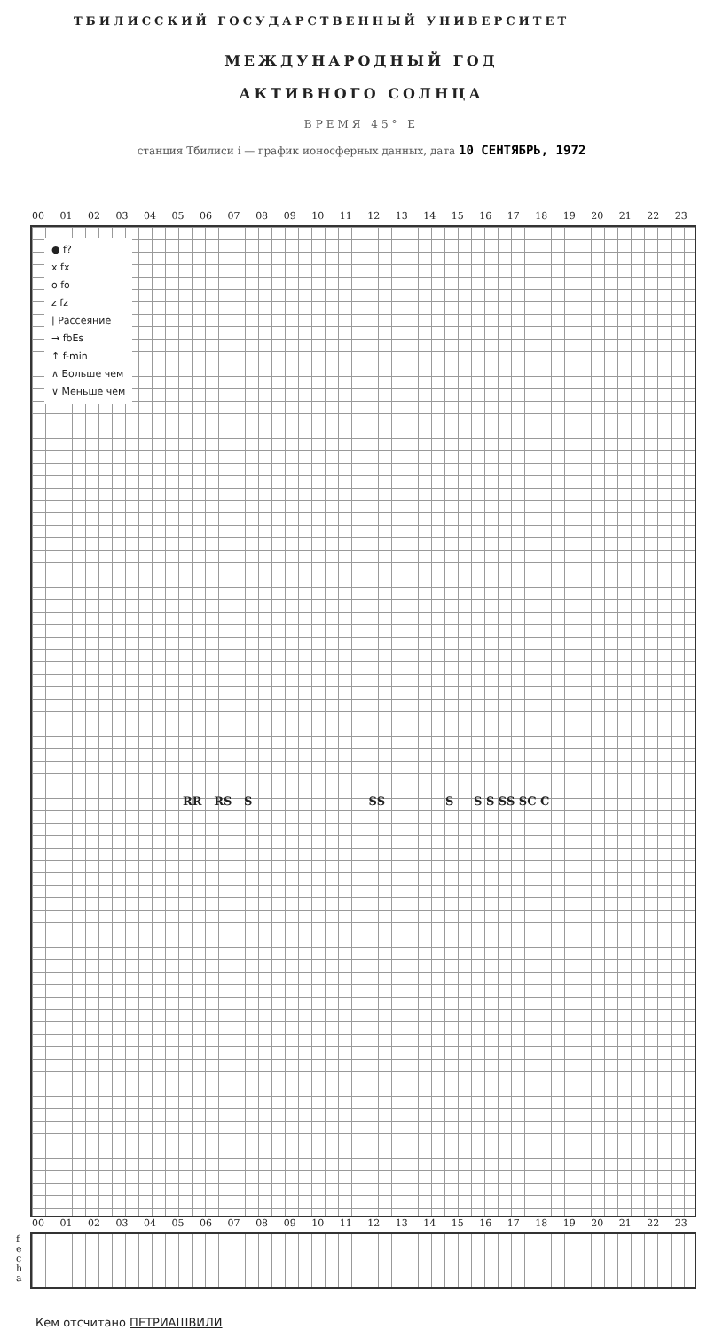ТБИЛИССКИЙ ГОСУДАРСТВЕННЫЙ УНИВЕРСИТЕТ
МЕЖДУНАРОДНЫЙ ГОД
АКТИВНОГО СОЛНЦА
ВРЕМЯ 45° Е
станция Тбилиси і — график ионосферных данных, дата 10 СЕНТЯБРЬ, 1972
00 01 02 03 04 05 06 07 08 09 10 11 12 13 14 15 16 17 18 19 20 21 22 23
● f?
x fx
o fo
z fz
| Рассеяние
→ fbEs
↑ f-min
∧ Больше чем
∨ Меньше чем
RR RS S SS S S S SS SC C
00 01 02 03 04 05 06 07 08 09 10 11 12 13 14 15 16 17 18 19 20 21 22 23
f e c h a
Кем отсчитано ПЕТРИАШВИЛИ